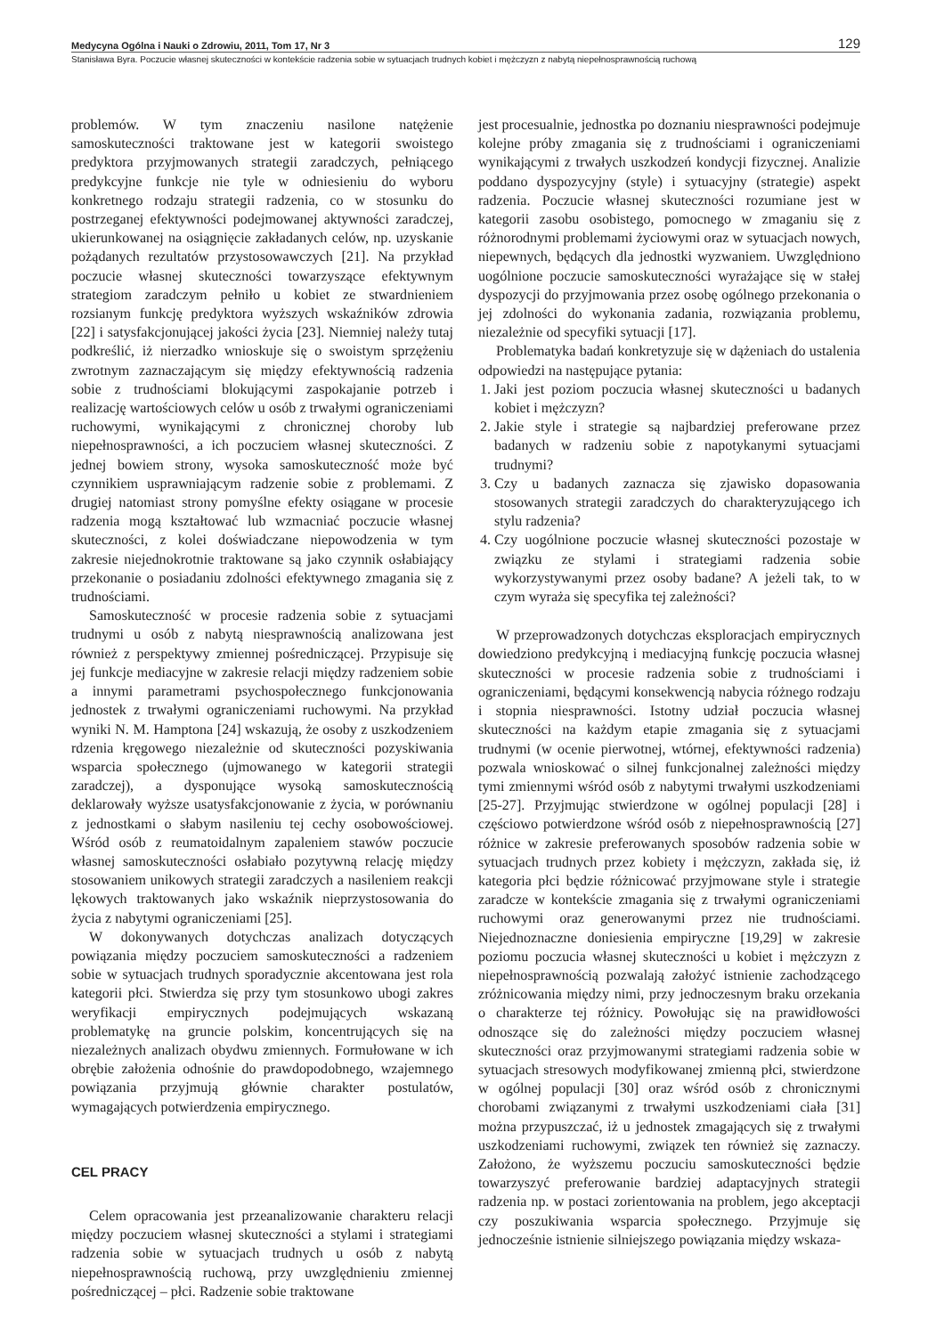Medycyna Ogólna i Nauki o Zdrowiu, 2011, Tom 17, Nr 3 129
Stanisława Byra. Poczucie własnej skuteczności w kontekście radzenia sobie w sytuacjach trudnych kobiet i mężczyzn z nabytą niepełnosprawnością ruchową
problemów. W tym znaczeniu nasilone natężenie samoskuteczności traktowane jest w kategorii swoistego predyktora przyjmowanych strategii zaradczych, pełniącego predykcyjne funkcje nie tyle w odniesieniu do wyboru konkretnego rodzaju strategii radzenia, co w stosunku do postrzeganej efektywności podejmowanej aktywności zaradczej, ukierunkowanej na osiągnięcie zakładanych celów, np. uzyskanie pożądanych rezultatów przystosowawczych [21]. Na przykład poczucie własnej skuteczności towarzyszące efektywnym strategiom zaradczym pełniło u kobiet ze stwardnieniem rozsianym funkcję predyktora wyższych wskaźników zdrowia [22] i satysfakcjonującej jakości życia [23]. Niemniej należy tutaj podkreślić, iż nierzadko wnioskuje się o swoistym sprzężeniu zwrotnym zaznaczającym się między efektywnością radzenia sobie z trudnościami blokującymi zaspokajanie potrzeb i realizację wartościowych celów u osób z trwałymi ograniczeniami ruchowymi, wynikającymi z chronicznej choroby lub niepełnosprawności, a ich poczuciem własnej skuteczności. Z jednej bowiem strony, wysoka samoskuteczność może być czynnikiem usprawniającym radzenie sobie z problemami. Z drugiej natomiast strony pomyślne efekty osiągane w procesie radzenia mogą kształtować lub wzmacniać poczucie własnej skuteczności, z kolei doświadczane niepowodzenia w tym zakresie niejednokrotnie traktowane są jako czynnik osłabiający przekonanie o posiadaniu zdolności efektywnego zmagania się z trudnościami.
Samoskuteczność w procesie radzenia sobie z sytuacjami trudnymi u osób z nabytą niesprawnością analizowana jest również z perspektywy zmiennej pośredniczącej. Przypisuje się jej funkcje mediacyjne w zakresie relacji między radzeniem sobie a innymi parametrami psychospołecznego funkcjonowania jednostek z trwałymi ograniczeniami ruchowymi. Na przykład wyniki N. M. Hamptona [24] wskazują, że osoby z uszkodzeniem rdzenia kręgowego niezależnie od skuteczności pozyskiwania wsparcia społecznego (ujmowanego w kategorii strategii zaradczej), a dysponujące wysoką samoskutecznością deklarowały wyższe usatysfakcjonowanie z życia, w porównaniu z jednostkami o słabym nasileniu tej cechy osobowościowej. Wśród osób z reumatoidalnym zapaleniem stawów poczucie własnej samoskuteczności osłabiało pozytywną relację między stosowaniem unikowych strategii zaradczych a nasileniem reakcji lękowych traktowanych jako wskaźnik nieprzystosowania do życia z nabytymi ograniczeniami [25].
W dokonywanych dotychczas analizach dotyczących powiązania między poczuciem samoskuteczności a radzeniem sobie w sytuacjach trudnych sporadycznie akcentowana jest rola kategorii płci. Stwierdza się przy tym stosunkowo ubogi zakres weryfikacji empirycznych podejmujących wskazaną problematykę na gruncie polskim, koncentrujących się na niezależnych analizach obydwu zmiennych. Formułowane w ich obrębie założenia odnośnie do prawdopodobnego, wzajemnego powiązania przyjmują głównie charakter postulatów, wymagających potwierdzenia empirycznego.
CEL PRACY
Celem opracowania jest przeanalizowanie charakteru relacji między poczuciem własnej skuteczności a stylami i strategiami radzenia sobie w sytuacjach trudnych u osób z nabytą niepełnosprawnością ruchową, przy uwzględnieniu zmiennej pośredniczącej – płci. Radzenie sobie traktowane
jest procesualnie, jednostka po doznaniu niesprawności podejmuje kolejne próby zmagania się z trudnościami i ograniczeniami wynikającymi z trwałych uszkodzeń kondycji fizycznej. Analizie poddano dyspozycyjny (style) i sytuacyjny (strategie) aspekt radzenia. Poczucie własnej skuteczności rozumiane jest w kategorii zasobu osobistego, pomocnego w zmaganiu się z różnorodnymi problemami życiowymi oraz w sytuacjach nowych, niepewnych, będących dla jednostki wyzwaniem. Uwzględniono uogólnione poczucie samoskuteczności wyrażające się w stałej dyspozycji do przyjmowania przez osobę ogólnego przekonania o jej zdolności do wykonania zadania, rozwiązania problemu, niezależnie od specyfiki sytuacji [17].
Problematyka badań konkretyzuje się w dążeniach do ustalenia odpowiedzi na następujące pytania:
1. Jaki jest poziom poczucia własnej skuteczności u badanych kobiet i mężczyzn?
2. Jakie style i strategie są najbardziej preferowane przez badanych w radzeniu sobie z napotykanymi sytuacjami trudnymi?
3. Czy u badanych zaznacza się zjawisko dopasowania stosowanych strategii zaradczych do charakteryzującego ich stylu radzenia?
4. Czy uogólnione poczucie własnej skuteczności pozostaje w związku ze stylami i strategiami radzenia sobie wykorzystywanymi przez osoby badane? A jeżeli tak, to w czym wyraża się specyfika tej zależności?
W przeprowadzonych dotychczas eksploracjach empirycznych dowiedziono predykcyjną i mediacyjną funkcję poczucia własnej skuteczności w procesie radzenia sobie z trudnościami i ograniczeniami, będącymi konsekwencją nabycia różnego rodzaju i stopnia niesprawności. Istotny udział poczucia własnej skuteczności na każdym etapie zmagania się z sytuacjami trudnymi (w ocenie pierwotnej, wtórnej, efektywności radzenia) pozwala wnioskować o silnej funkcjonalnej zależności między tymi zmiennymi wśród osób z nabytymi trwałymi uszkodzeniami [25-27]. Przyjmując stwierdzone w ogólnej populacji [28] i częściowo potwierdzone wśród osób z niepełnosprawnością [27] różnice w zakresie preferowanych sposobów radzenia sobie w sytuacjach trudnych przez kobiety i mężczyzn, zakłada się, iż kategoria płci będzie różnicować przyjmowane style i strategie zaradcze w kontekście zmagania się z trwałymi ograniczeniami ruchowymi oraz generowanymi przez nie trudnościami. Niejednoznaczne doniesienia empiryczne [19,29] w zakresie poziomu poczucia własnej skuteczności u kobiet i mężczyzn z niepełnosprawnością pozwalają założyć istnienie zachodzącego zróżnicowania między nimi, przy jednoczesnym braku orzekania o charakterze tej różnicy. Powołując się na prawidłowości odnoszące się do zależności między poczuciem własnej skuteczności oraz przyjmowanymi strategiami radzenia sobie w sytuacjach stresowych modyfikowanej zmienną płci, stwierdzone w ogólnej populacji [30] oraz wśród osób z chronicznymi chorobami związanymi z trwałymi uszkodzeniami ciała [31] można przypuszczać, iż u jednostek zmagających się z trwałymi uszkodzeniami ruchowymi, związek ten również się zaznaczy. Założono, że wyższemu poczuciu samoskuteczności będzie towarzyszyć preferowanie bardziej adaptacyjnych strategii radzenia np. w postaci zorientowania na problem, jego akceptacji czy poszukiwania wsparcia społecznego. Przyjmuje się jednocześnie istnienie silniejszego powiązania między wskaza-